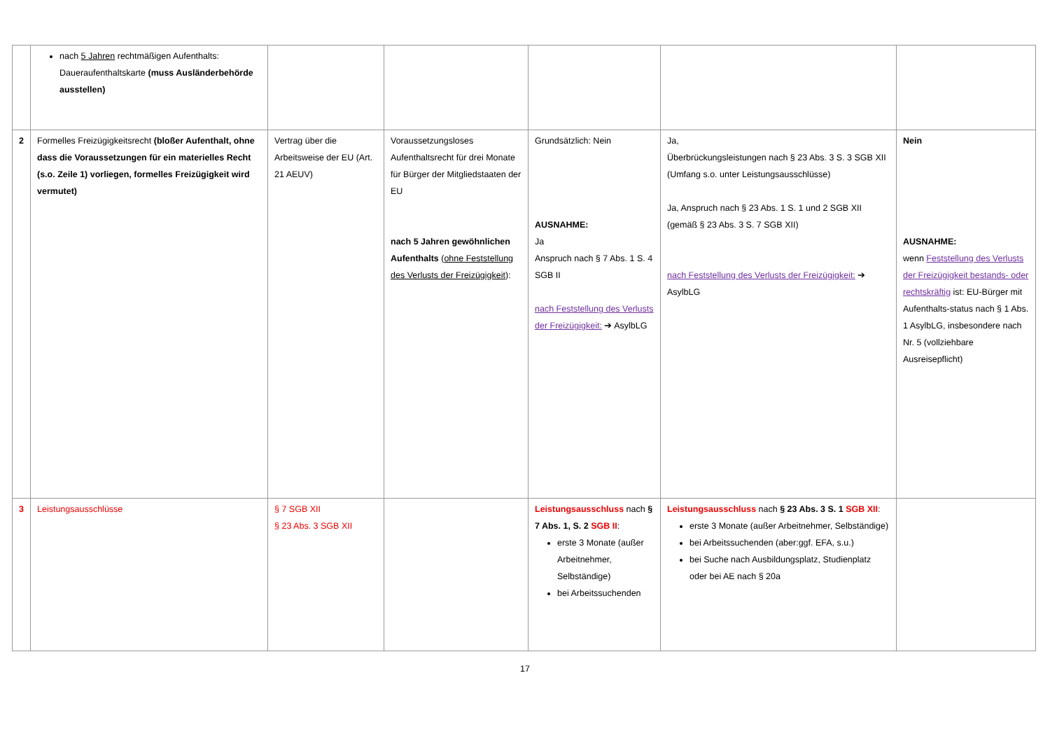| | nach 5 Jahren rechtmäßigen Aufenthalts: Daueraufenthaltskarte (muss Ausländerbehörde ausstellen) | | | | | |
| 2 | Formelles Freizügigkeitsrecht (bloßer Aufenthalt, ohne dass die Voraussetzungen für ein materielles Recht (s.o. Zeile 1) vorliegen, formelles Freizügigkeit wird vermutet) | Vertrag über die Arbeitsweise der EU (Art. 21 AEUV) | Voraussetzungsloses Aufenthaltsrecht für drei Monate für Bürger der Mitgliedstaaten der EU nach 5 Jahren gewöhnlichen Aufenthalts ( ohne Feststellung des Verlusts der Freizügigkeit ): | Grundsätzlich: Nein AUSNAHME: Ja Anspruch nach § 7 Abs. 1 S. 4 SGB II nach Feststellung des Verlusts der Freizügigkeit: ➔ AsylbLG | Ja, Überbrückungsleistungen nach § 23 Abs. 3 S. 3 SGB XII (Umfang s.o. unter Leistungsausschlüsse) Ja, Anspruch nach § 23 Abs. 1 S. 1 und 2 SGB XII (gemäß § 23 Abs. 3 S. 7 SGB XII) nach Feststellung des Verlusts der Freizügigkeit: ➔ AsylbLG | Nein AUSNAHME: wenn Feststellung des Verlusts der Freizügigkeit bestands- oder rechtskräftig ist: EU-Bürger mit Aufenthalts-status nach § 1 Abs. 1 AsylbLG, insbesondere nach Nr. 5 (vollziehbare Ausreisepflicht) |
| 3 | Leistungsausschlüsse | § 7 SGB XII § 23 Abs. 3 SGB XII | | Leistungsausschluss nach § 7 Abs. 1, S. 2 SGB II : erste 3 Monate (außer Arbeitnehmer, Selbständige) bei Arbeitssuchenden | Leistungsausschluss nach § 23 Abs. 3 S. 1 SGB XII : erste 3 Monate (außer Arbeitnehmer, Selbständige) bei Arbeitssuchenden (aber:ggf. EFA, s.u.) bei Suche nach Ausbildungsplatz, Studienplatz oder bei AE nach § 20a | |
17